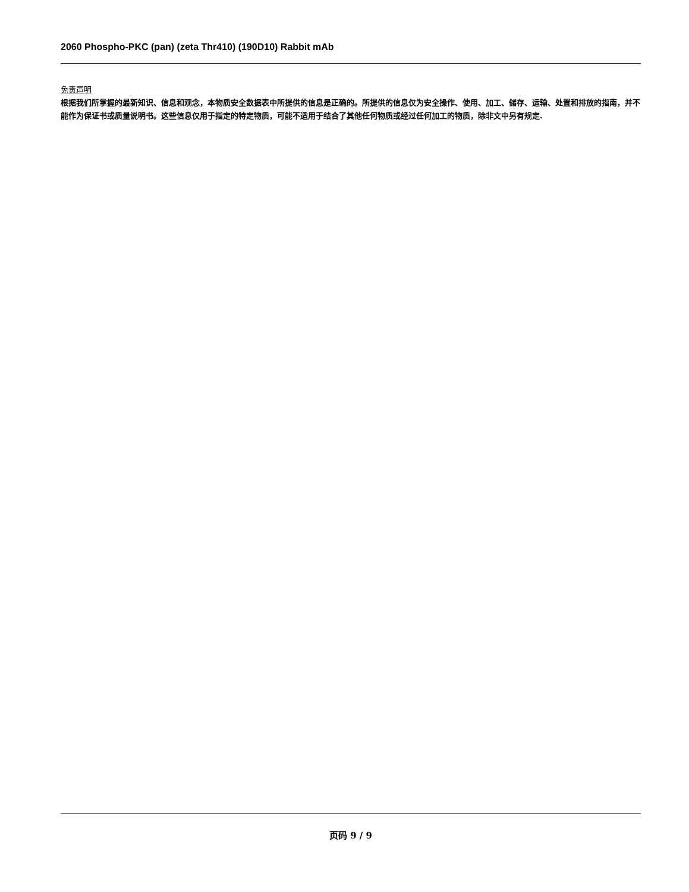2060 Phospho-PKC (pan) (zeta Thr410) (190D10) Rabbit mAb
免责声明
根据我们所掌握的最新知识、信息和观念，本物质安全数据表中所提供的信息是正确的。所提供的信息仅为安全操作、使用、加工、储存、运输、处置和排放的指南，并不能作为保证书或质量说明书。这些信息仅用于指定的特定物质，可能不适用于结合了其他任何物质或经过任何加工的物质，除非文中另有规定.
页码 9 / 9